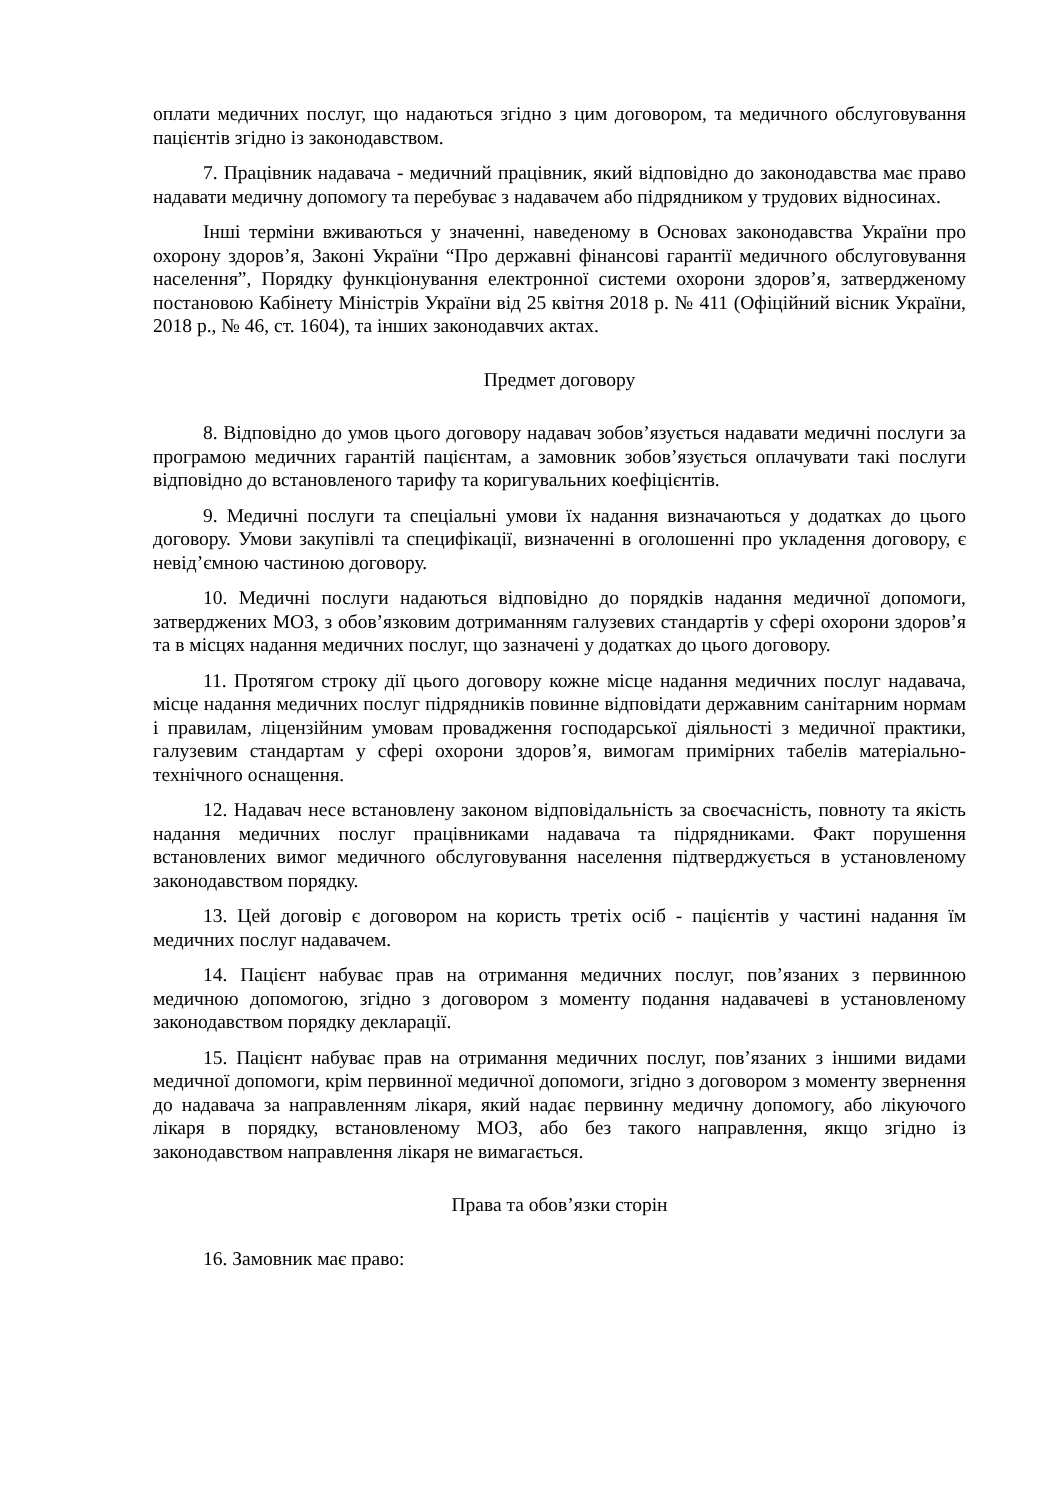оплати медичних послуг, що надаються згідно з цим договором, та медичного обслуговування пацієнтів згідно із законодавством.
7. Працівник надавача - медичний працівник, який відповідно до законодавства має право надавати медичну допомогу та перебуває з надавачем або підрядником у трудових відносинах.
Інші терміни вживаються у значенні, наведеному в Основах законодавства України про охорону здоров’я, Законі України “Про державні фінансові гарантії медичного обслуговування населення”, Порядку функціонування електронної системи охорони здоров’я, затвердженому постановою Кабінету Міністрів України від 25 квітня 2018 р. № 411 (Офіційний вісник України, 2018 р., № 46, ст. 1604), та інших законодавчих актах.
Предмет договору
8. Відповідно до умов цього договору надавач зобов’язується надавати медичні послуги за програмою медичних гарантій пацієнтам, а замовник зобов’язується оплачувати такі послуги відповідно до встановленого тарифу та коригувальних коефіцієнтів.
9. Медичні послуги та спеціальні умови їх надання визначаються у додатках до цього договору. Умови закупівлі та специфікації, визначенні в оголошенні про укладення договору, є невід’ємною частиною договору.
10. Медичні послуги надаються відповідно до порядків надання медичної допомоги, затверджених МОЗ, з обов’язковим дотриманням галузевих стандартів у сфері охорони здоров’я та в місцях надання медичних послуг, що зазначені у додатках до цього договору.
11. Протягом строку дії цього договору кожне місце надання медичних послуг надавача, місце надання медичних послуг підрядників повинне відповідати державним санітарним нормам і правилам, ліцензійним умовам провадження господарської діяльності з медичної практики, галузевим стандартам у сфері охорони здоров’я, вимогам примірних табелів матеріально-технічного оснащення.
12. Надавач несе встановлену законом відповідальність за своєчасність, повноту та якість надання медичних послуг працівниками надавача та підрядниками. Факт порушення встановлених вимог медичного обслуговування населення підтверджується в установленому законодавством порядку.
13. Цей договір є договором на користь третіх осіб - пацієнтів у частині надання їм медичних послуг надавачем.
14. Пацієнт набуває прав на отримання медичних послуг, пов’язаних з первинною медичною допомогою, згідно з договором з моменту подання надавачеві в установленому законодавством порядку декларації.
15. Пацієнт набуває прав на отримання медичних послуг, пов’язаних з іншими видами медичної допомоги, крім первинної медичної допомоги, згідно з договором з моменту звернення до надавача за направленням лікаря, який надає первинну медичну допомогу, або лікуючого лікаря в порядку, встановленому МОЗ, або без такого направлення, якщо згідно із законодавством направлення лікаря не вимагається.
Права та обов’язки сторін
16. Замовник має право: